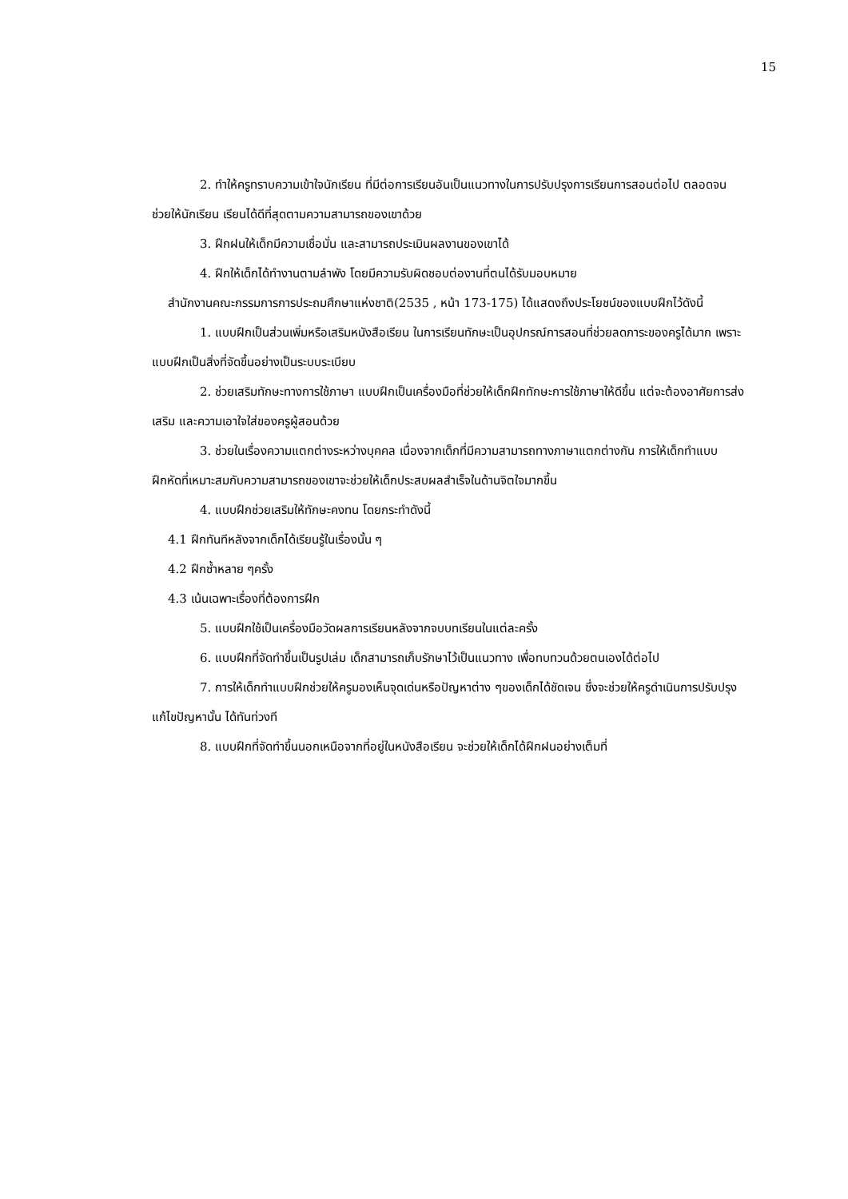15
2. ทำให้ครูทราบความเข้าใจนักเรียน ที่มีต่อการเรียนอันเป็นแนวทางในการปรับปรุงการเรียนการสอนต่อไป ตลอดจนช่วยให้นักเรียน เรียนได้ดีที่สุดตามความสามารถของเขาด้วย
3. ฝึกฝนให้เด็กมีความเชื่อมั่น และสามารถประเมินผลงานของเขาได้
4. ฝึกให้เด็กได้ทำงานตามลำพัง โดยมีความรับผิดชอบต่องานที่ตนได้รับมอบหมาย
สำนักงานคณะกรรมการการประถมศึกษาแห่งชาติ(2535 , หน้า 173-175) ได้แสดงถึงประโยชน์ของแบบฝึกไว้ดังนี้
1. แบบฝึกเป็นส่วนเพิ่มหรือเสริมหนังสือเรียน ในการเรียนทักษะเป็นอุปกรณ์การสอนที่ช่วยลดภาระของครูได้มาก เพราะแบบฝึกเป็นสิ่งที่จัดขึ้นอย่างเป็นระบบระเบียบ
2. ช่วยเสริมทักษะทางการใช้ภาษา แบบฝึกเป็นเครื่องมือที่ช่วยให้เด็กฝึกทักษะการใช้ภาษาให้ดีขึ้น แต่จะต้องอาศัยการส่งเสริม และความเอาใจใส่ของครูผู้สอนด้วย
3. ช่วยในเรื่องความแตกต่างระหว่างบุคคล เนื่องจากเด็กที่มีความสามารถทางภาษาแตกต่างกัน การให้เด็กทำแบบฝึกหัดที่เหมาะสมกับความสามารถของเขาจะช่วยให้เด็กประสบผลสำเร็จในด้านจิตใจมากขึ้น
4. แบบฝึกช่วยเสริมให้ทักษะคงทน โดยกระทำดังนี้
4.1 ฝึกทันทีหลังจากเด็กได้เรียนรู้ในเรื่องนั้น ๆ
4.2 ฝึกซ้ำหลาย ๆครั้ง
4.3 เน้นเฉพาะเรื่องที่ต้องการฝึก
5. แบบฝึกใช้เป็นเครื่องมือวัดผลการเรียนหลังจากจบบทเรียนในแต่ละครั้ง
6. แบบฝึกที่จัดทำขึ้นเป็นรูปเล่ม เด็กสามารถเก็บรักษาไว้เป็นแนวทาง เพื่อทบทวนด้วยตนเองได้ต่อไป
7. การให้เด็กทำแบบฝึกช่วยให้ครูมองเห็นจุดเด่นหรือปัญหาต่าง ๆของเด็กได้ชัดเจน ซึ่งจะช่วยให้ครูดำเนินการปรับปรุงแก้ไขปัญหานั้น ได้ทันท่วงที
8. แบบฝึกที่จัดทำขึ้นนอกเหนือจากที่อยู่ในหนังสือเรียน จะช่วยให้เด็กได้ฝึกฝนอย่างเต็มที่